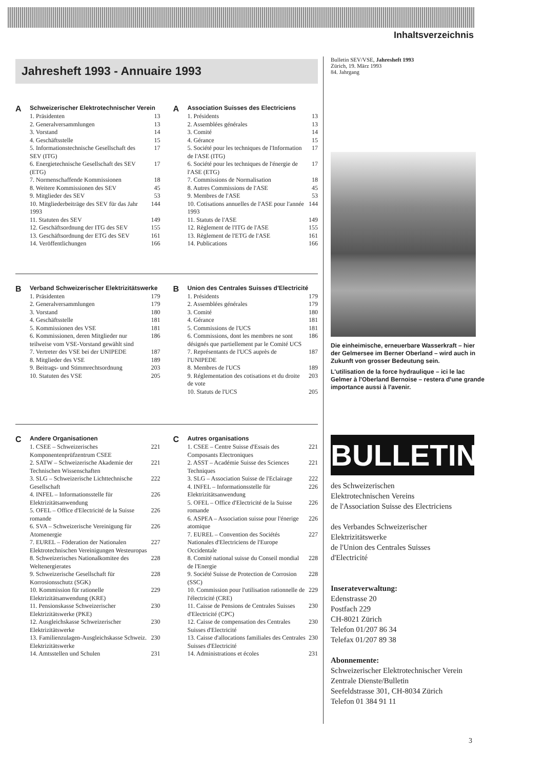Inhaltsverzeichnis
Jahresheft 1993 - Annuaire 1993
A
Schweizerischer Elektrotechnischer Verein
1. Präsidenten 13
2. Generalversammlungen 13
3. Vorstand 14
4. Geschäftsstelle 15
5. Informationstechnische Gesellschaft des SEV (ITG) 17
6. Energietechnische Gesellschaft des SEV (ETG) 17
7. Normenschaffende Kommissionen 18
8. Weitere Kommissionen des SEV 45
9. Mitglieder des SEV 53
10. Mitgliederbeiträge des SEV für das Jahr 1993 144
11. Statuten des SEV 149
12. Geschäftsordnung der ITG des SEV 155
13. Geschäftsordnung der ETG des SEV 161
14. Veröffentlichungen 166
A
Association Suisses des Electriciens
1. Présidents 13
2. Assemblées générales 13
3. Comité 14
4. Gérance 15
5. Société pour les techniques de l'Information de l'ASE (ITG) 17
6. Société pour les techniques de l'énergie de l'ASE (ETG) 17
7. Commissions de Normalisation 18
8. Autres Commissions de l'ASE 45
9. Membres de l'ASE 53
10. Cotisations annuelles de l'ASE pour l'année 1993 144
11. Statuts de l'ASE 149
12. Règlement de l'ITG de l'ASE 155
13. Règlement de l'ETG de l'ASE 161
14. Publications 166
B
Verband Schweizerischer Elektrizitätswerke
1. Präsidenten 179
2. Generalversammlungen 179
3. Vorstand 180
4. Geschäftsstelle 181
5. Kommissionen des VSE 181
6. Kommissionen, deren Mitglieder nur teilweise vom VSE-Vorstand gewählt sind 186
7. Vertreter des VSE bei der UNIPEDE 187
8. Mitglieder des VSE 189
9. Beitrags- und Stimmrechtsordnung 203
10. Statuten des VSE 205
B
Union des Centrales Suisses d'Electricité
1. Présidents 179
2. Assemblées générales 179
3. Comité 180
4. Gérance 181
5. Commissions de l'UCS 181
6. Commissions, dont les membres ne sont désignés que partiellement par le Comité UCS 186
7. Représentants de l'UCS auprès de l'UNIPEDE 187
8. Membres de l'UCS 189
9. Réglementation des cotisations et du droite de vote 203
10. Statuts de l'UCS 205
C
Andere Organisationen
1. CSEE – Schweizerisches Komponentenprüfzentrum CSEE 221
2. SATW – Schweizerische Akademie der Technischen Wissenschaften 221
3. SLG – Schweizerische Lichttechnische Gesellschaft 222
4. INFEL – Informationsstelle für Elektrizitätsanwendung 226
5. OFEL – Office d'Electricité de la Suisse romande 226
6. SVA – Schweizerische Vereinigung für Atomenergie 226
7. EUREL – Föderation der Nationalen Elektrotechnischen Vereinigungen Westeuropas 227
8. Schweizerisches Nationalkomitee des Weltenergierates 228
9. Schweizerische Gesellschaft für Korrosionsschutz (SGK) 228
10. Kommission für rationelle Elektrizitätsanwendung (KRE) 229
11. Pensionskasse Schweizerischer Elektrizitätswerke (PKE) 230
12. Ausgleichskasse Schweizerischer Elektrizitätswerke 230
13. Familienzulagen-Ausgleichskasse Schweiz. Elektrizitätswerke 230
14. Amtsstellen und Schulen 231
C
Autres organisations
1. CSEE – Centre Suisse d'Essais des Composants Electroniques 221
2. ASST – Académie Suisse des Sciences Techniques 221
3. SLG – Association Suisse de l'Eclairage 222
4. INFEL – Informationsstelle für Elektrizitätsanwendung 226
5. OFEL – Office d'Electricité de la Suisse romande 226
6. ASPEA – Association suisse pour l'énerige atomique 226
7. EUREL – Convention des Sociétés Nationales d'Electriciens de l'Europe Occidentale 227
8. Comité national suisse du Conseil mondial de l'Energie 228
9. Société Suisse de Protection de Corrosion (SSC) 228
10. Commission pour l'utilisation rationnelle de l'électricité (CRE) 229
11. Caisse de Pensions de Centrales Suisses d'Electricité (CPC) 230
12. Caisse de compensation des Centrales Suisses d'Electricité 230
13. Caisse d'allocations familiales des Centrales Suisses d'Electricité 230
14. Administrations et écoles 231
Bulletin SEV/VSE, Jahresheft 1993
Zürich, 19. März 1993
84. Jahrgang
Die einheimische, erneuerbare Wasserkraft – hier der Gelmersee im Berner Oberland – wird auch in Zukunft von grosser Bedeutung sein.
L'utilisation de la force hydraulique – ici le lac Gelmer à l'Oberland Bernoise – restera d'une grande importance aussi à l'avenir.
BULLETIN
des Schweizerischen
Elektrotechnischen Vereins
de l'Association Suisse des Electriciens
des Verbandes Schweizerischer
Elektrizitätswerke
de l'Union des Centrales Suisses
d'Electricité
Inserateverwaltung:
Edenstrasse 20
Postfach 229
CH-8021 Zürich
Telefon 01/207 86 34
Telefax 01/207 89 38
Abonnemente:
Schweizerischer Elektrotechnischer Verein
Zentrale Dienste/Bulletin
Seefeldstrasse 301, CH-8034 Zürich
Telefon 01 384 91 11
3